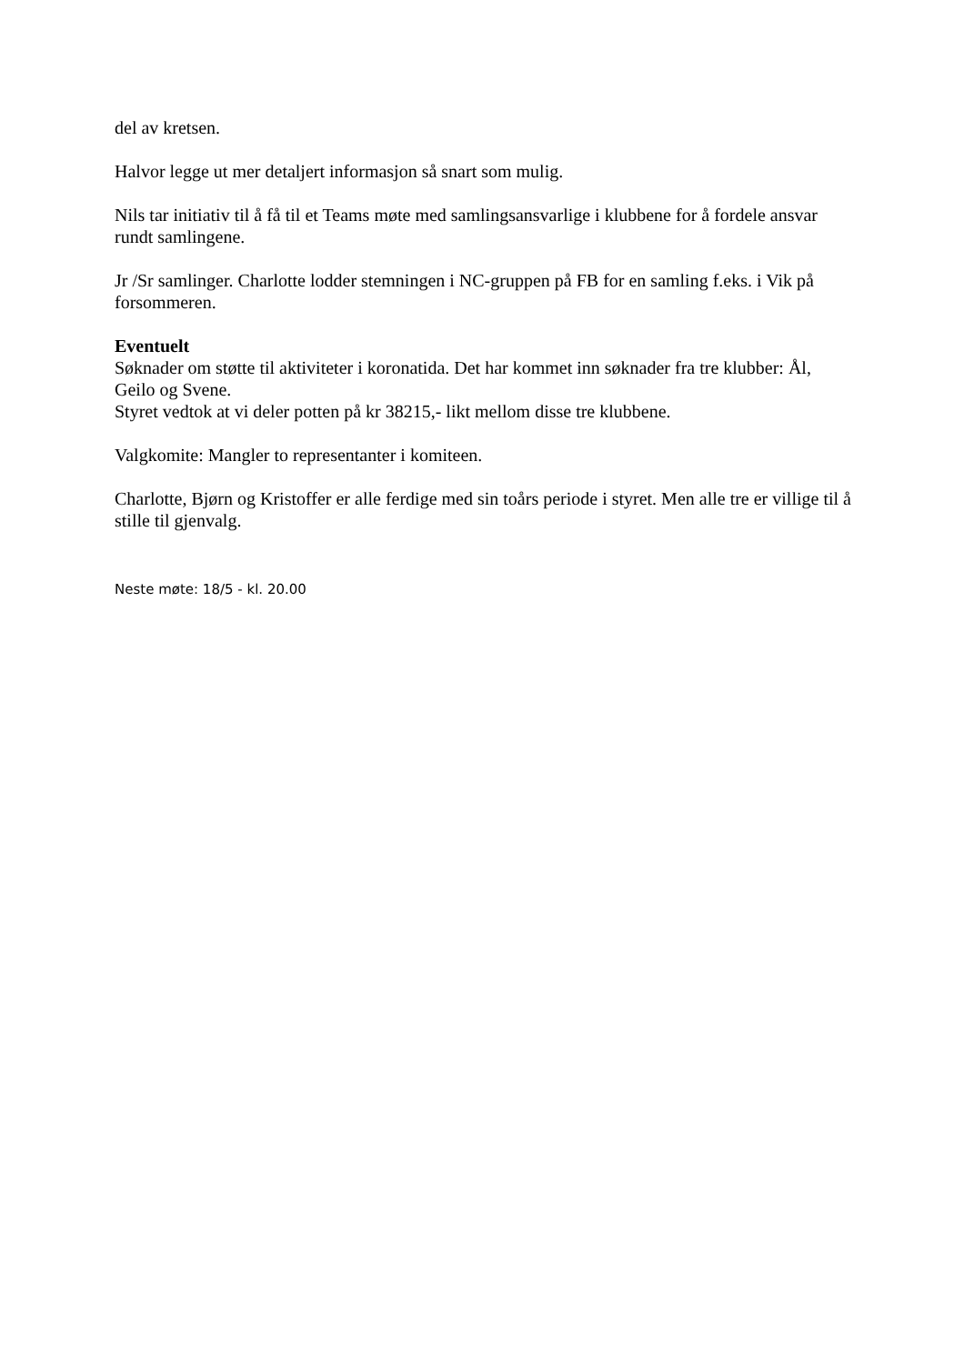del av kretsen.
Halvor legge ut mer detaljert informasjon så snart som mulig.
Nils tar initiativ til å få til et Teams møte med samlingsansvarlige i klubbene for å fordele ansvar rundt samlingene.
Jr /Sr samlinger. Charlotte lodder stemningen i NC-gruppen på FB for en samling f.eks. i Vik på forsommeren.
Eventuelt
Søknader om støtte til aktiviteter i koronatida. Det har kommet inn søknader fra tre klubber: Ål, Geilo og Svene.
Styret vedtok at vi deler potten på kr 38215,- likt mellom disse tre klubbene.
Valgkomite: Mangler to representanter i komiteen.
Charlotte, Bjørn og Kristoffer er alle ferdige med sin toårs periode i styret. Men alle tre er villige til å stille til gjenvalg.
Neste møte: 18/5 - kl. 20.00